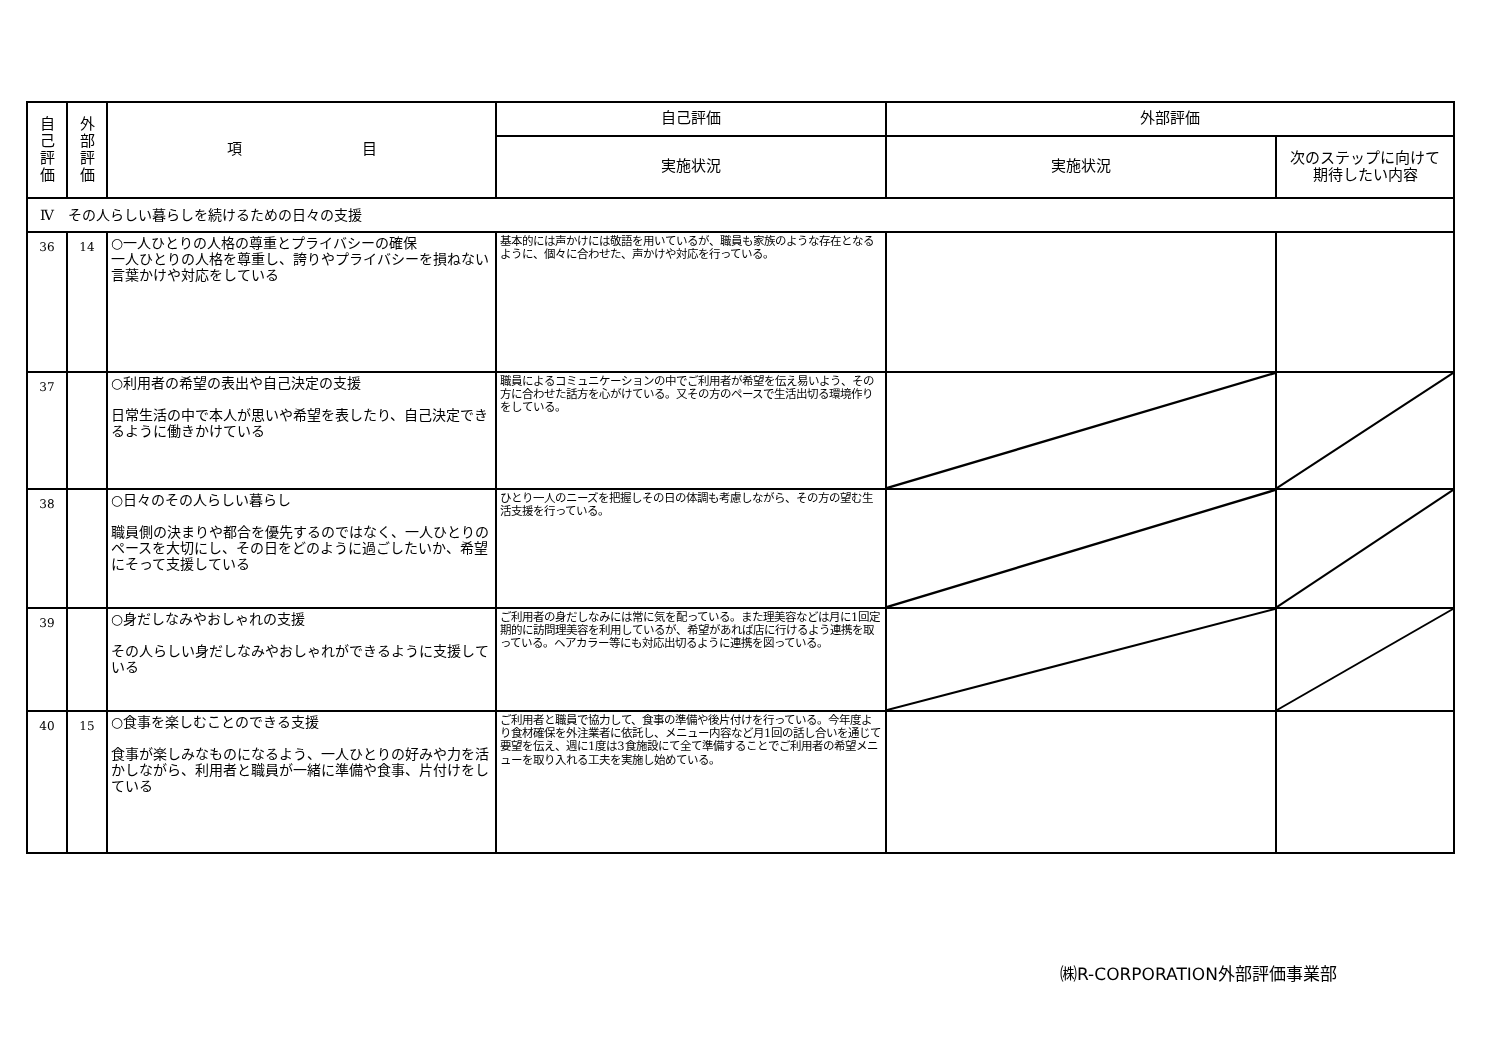| 自 己 評 価 | 外 部 評 価 | 項 目 | 自己評価 | 外部評価 | |
| --- | --- | --- | --- | --- | --- |
| | | | 実施状況 | 実施状況 | 次のステップに向けて 期待したい内容 |
| Ⅳ その人らしい暮らしを続けるための日々の支援 | | | | | |
| 36 | 14 | ○一人ひとりの人格の尊重とプライバシーの確保 一人ひとりの人格を尊重し、誇りやプライバシーを損ねない言葉かけや対応をしている | 基本的には声かけには敬語を用いているが、職員も家族のような存在となるように、個々に合わせた、声かけや対応を行っている。 | | |
| 37 | | ○利用者の希望の表出や自己決定の支援 日常生活の中で本人が思いや希望を表したり、自己決定できるように働きかけている | 職員によるコミュニケーションの中でご利用者が希望を伝え易いよう、その方に合わせた話方を心がけている。又その方のペースで生活出切る環境作りをしている。 | | |
| 38 | | ○日々のその人らしい暮らし 職員側の決まりや都合を優先するのではなく、一人ひとりのペースを大切にし、その日をどのように過ごしたいか、希望にそって支援している | ひとり一人のニーズを把握しその日の体調も考慮しながら、その方の望む生活支援を行っている。 | | |
| 39 | | ○身だしなみやおしゃれの支援 その人らしい身だしなみやおしゃれができるように支援している | ご利用者の身だしなみには常に気を配っている。また理美容などは月に1回定期的に訪問理美容を利用しているが、希望があれば店に行けるよう連携を取っている。ヘアカラー等にも対応出切るように連携を図っている。 | | |
| 40 | 15 | ○食事を楽しむことのできる支援 食事が楽しみなものになるよう、一人ひとりの好みや力を活かしながら、利用者と職員が一緒に準備や食事、片付けをしている | ご利用者と職員で協力して、食事の準備や後片付けを行っている。今年度より食材確保を外注業者に依託し、メニュー内容など月1回の話し合いを通じて要望を伝え、週に1度は3食施設にて全て準備することでご利用者の希望メニューを取り入れる工夫を実施し始めている。 | | |
㈱R-CORPORATION外部評価事業部